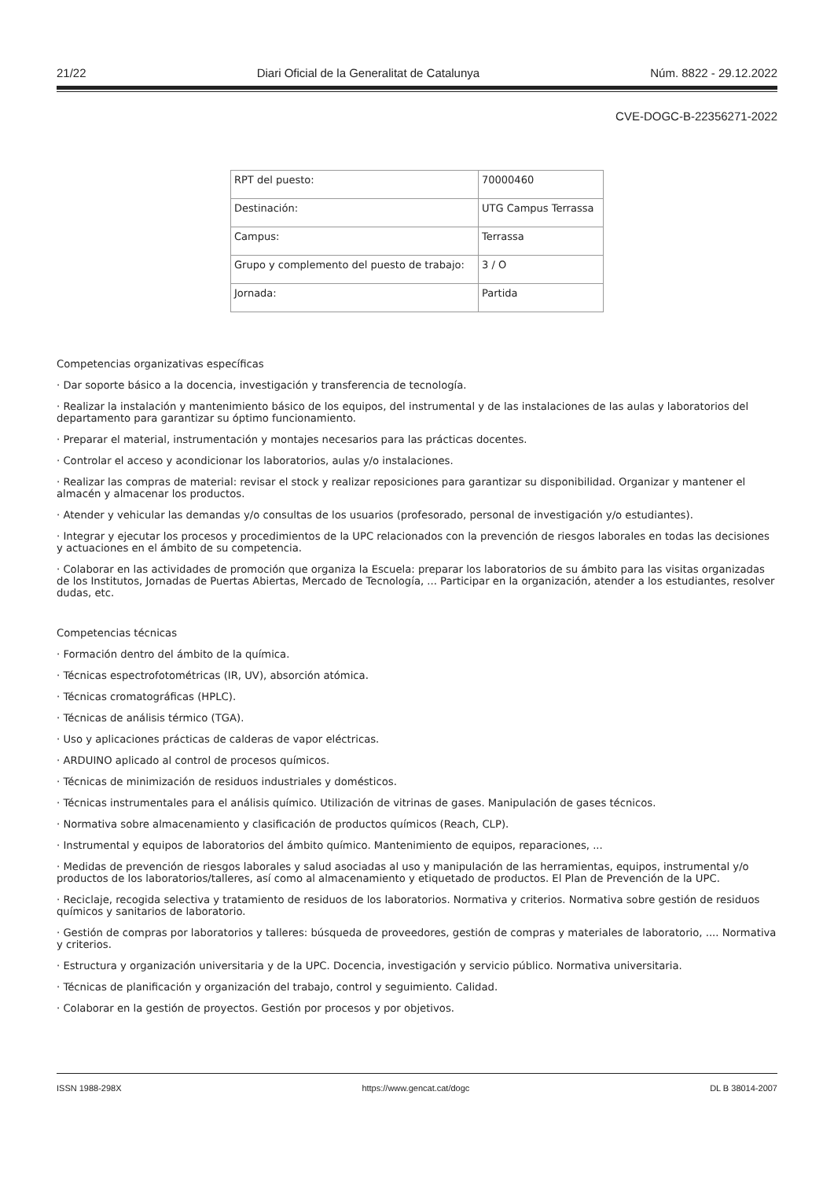21/22 Diari Oficial de la Generalitat de Catalunya Núm. 8822 - 29.12.2022
CVE-DOGC-B-22356271-2022
| RPT del puesto: | 70000460 |
| Destinación: | UTG Campus Terrassa |
| Campus: | Terrassa |
| Grupo y complemento del puesto de trabajo: | 3 / O |
| Jornada: | Partida |
Competencias organizativas específicas
· Dar soporte básico a la docencia, investigación y transferencia de tecnología.
· Realizar la instalación y mantenimiento básico de los equipos, del instrumental y de las instalaciones de las aulas y laboratorios del departamento para garantizar su óptimo funcionamiento.
· Preparar el material, instrumentación y montajes necesarios para las prácticas docentes.
· Controlar el acceso y acondicionar los laboratorios, aulas y/o instalaciones.
· Realizar las compras de material: revisar el stock y realizar reposiciones para garantizar su disponibilidad. Organizar y mantener el almacén y almacenar los productos.
· Atender y vehicular las demandas y/o consultas de los usuarios (profesorado, personal de investigación y/o estudiantes).
· Integrar y ejecutar los procesos y procedimientos de la UPC relacionados con la prevención de riesgos laborales en todas las decisiones y actuaciones en el ámbito de su competencia.
· Colaborar en las actividades de promoción que organiza la Escuela: preparar los laboratorios de su ámbito para las visitas organizadas de los Institutos, Jornadas de Puertas Abiertas, Mercado de Tecnología, ... Participar en la organización, atender a los estudiantes, resolver dudas, etc.
Competencias técnicas
· Formación dentro del ámbito de la química.
· Técnicas espectrofotométricas (IR, UV), absorción atómica.
· Técnicas cromatográficas (HPLC).
· Técnicas de análisis térmico (TGA).
· Uso y aplicaciones prácticas de calderas de vapor eléctricas.
· ARDUINO aplicado al control de procesos químicos.
· Técnicas de minimización de residuos industriales y domésticos.
· Técnicas instrumentales para el análisis químico. Utilización de vitrinas de gases. Manipulación de gases técnicos.
· Normativa sobre almacenamiento y clasificación de productos químicos (Reach, CLP).
· Instrumental y equipos de laboratorios del ámbito químico. Mantenimiento de equipos, reparaciones, ...
· Medidas de prevención de riesgos laborales y salud asociadas al uso y manipulación de las herramientas, equipos, instrumental y/o productos de los laboratorios/talleres, así como al almacenamiento y etiquetado de productos. El Plan de Prevención de la UPC.
· Reciclaje, recogida selectiva y tratamiento de residuos de los laboratorios. Normativa y criterios. Normativa sobre gestión de residuos químicos y sanitarios de laboratorio.
· Gestión de compras por laboratorios y talleres: búsqueda de proveedores, gestión de compras y materiales de laboratorio, .... Normativa y criterios.
· Estructura y organización universitaria y de la UPC. Docencia, investigación y servicio público. Normativa universitaria.
· Técnicas de planificación y organización del trabajo, control y seguimiento. Calidad.
· Colaborar en la gestión de proyectos. Gestión por procesos y por objetivos.
ISSN 1988-298X https://www.gencat.cat/dogc DL B 38014-2007